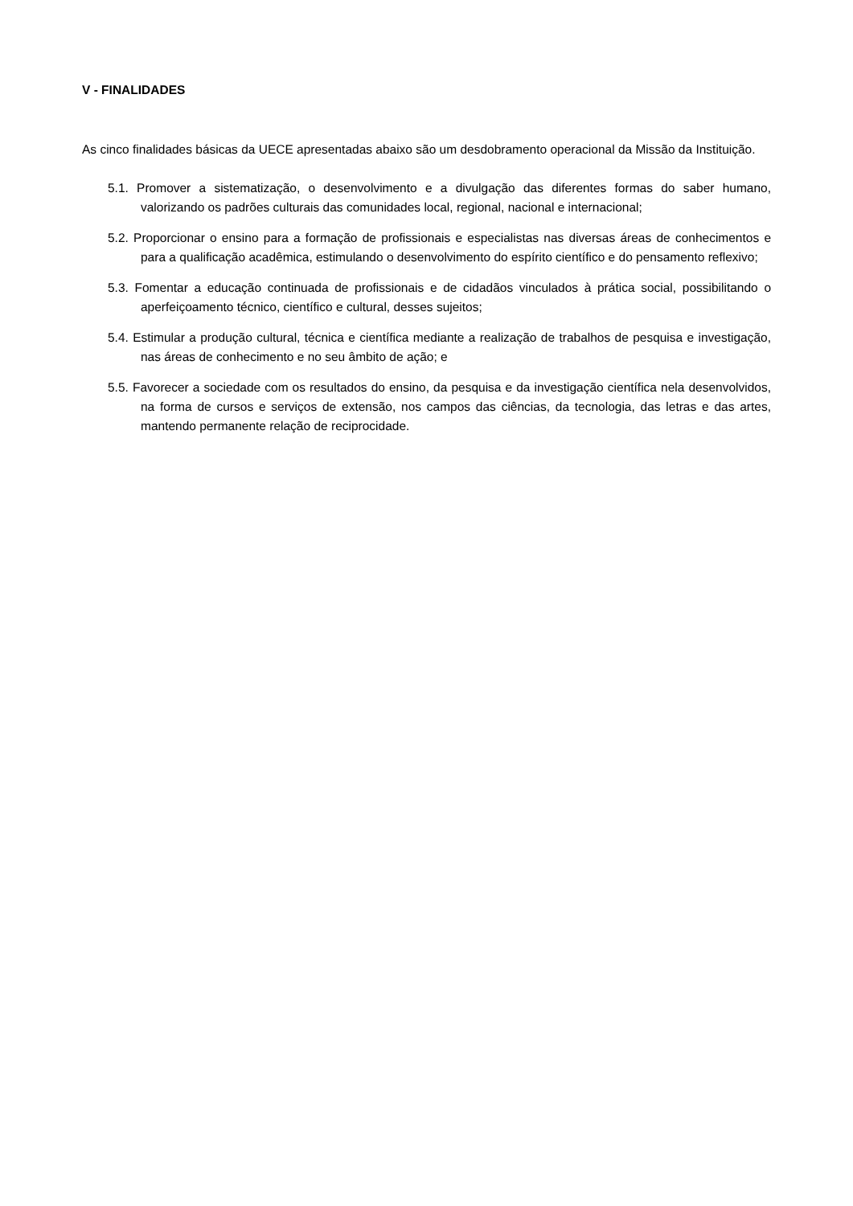V - FINALIDADES
As cinco finalidades básicas da UECE apresentadas abaixo são um desdobramento operacional da Missão da Instituição.
5.1. Promover a sistematização, o desenvolvimento e a divulgação das diferentes formas do saber humano, valorizando os padrões culturais das comunidades local, regional, nacional e internacional;
5.2. Proporcionar o ensino para a formação de profissionais e especialistas nas diversas áreas de conhecimentos e para a qualificação acadêmica, estimulando o desenvolvimento do espírito científico e do pensamento reflexivo;
5.3. Fomentar a educação continuada de profissionais e de cidadãos vinculados à prática social, possibilitando o aperfeiçoamento técnico, científico e cultural, desses sujeitos;
5.4. Estimular a produção cultural, técnica e científica mediante a realização de trabalhos de pesquisa e investigação, nas áreas de conhecimento e no seu âmbito de ação; e
5.5. Favorecer a sociedade com os resultados do ensino, da pesquisa e da investigação científica nela desenvolvidos, na forma de cursos e serviços de extensão, nos campos das ciências, da tecnologia, das letras e das artes, mantendo permanente relação de reciprocidade.